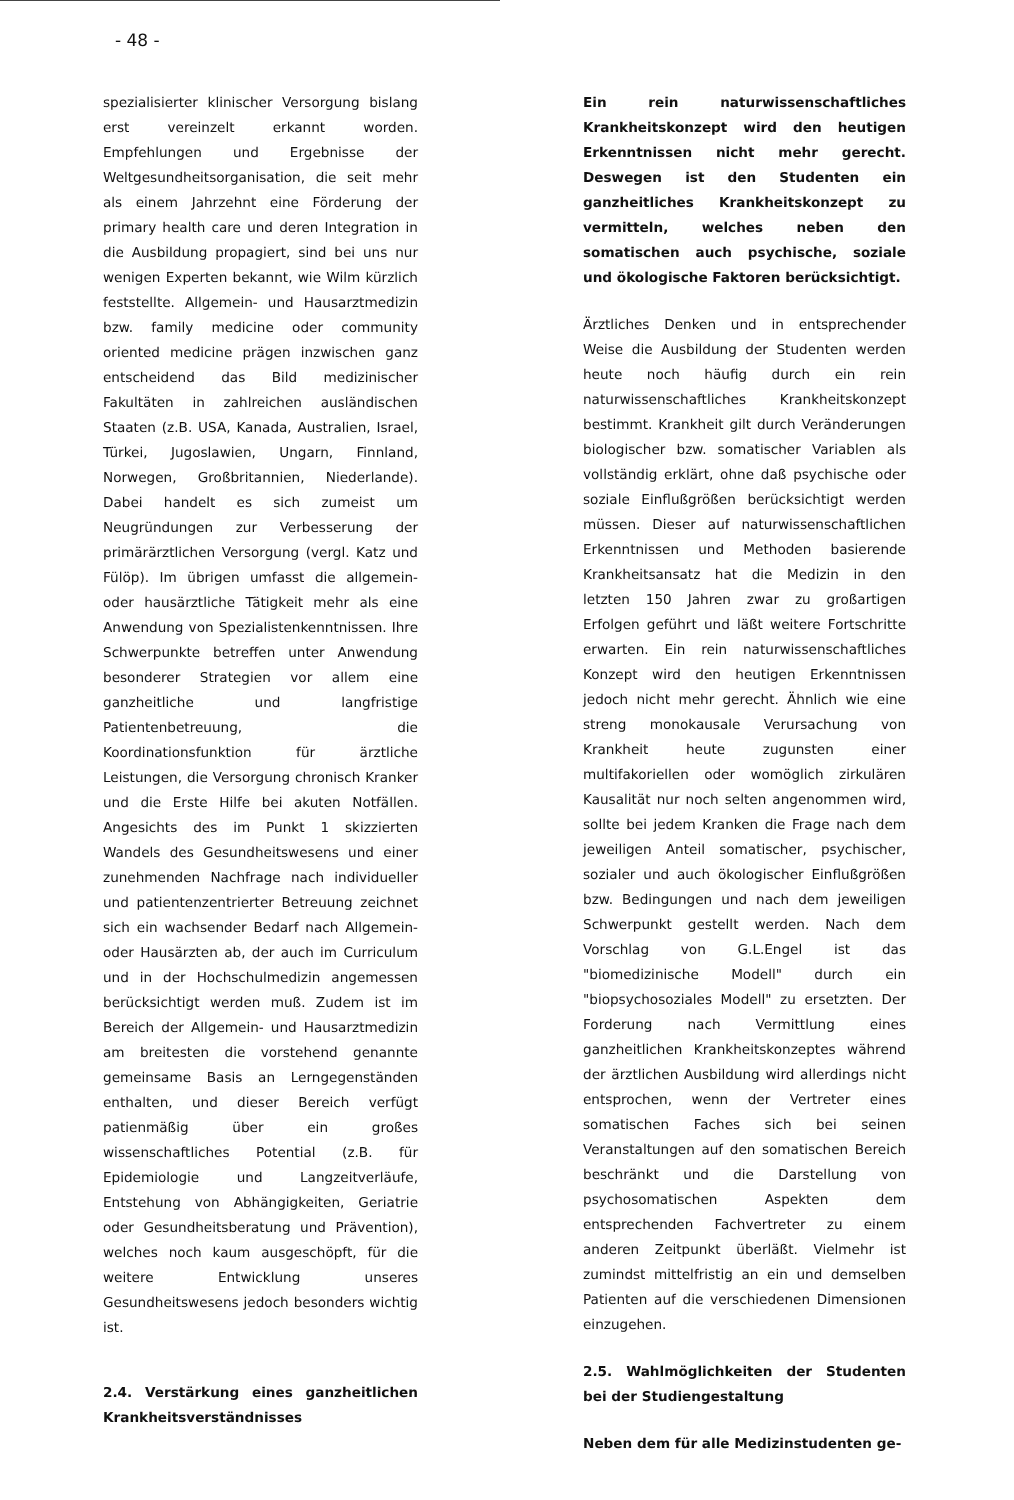- 48 -
spezialisierter klinischer Versorgung bislang erst vereinzelt erkannt worden. Empfehlungen und Ergebnisse der Weltgesundheitsorganisation, die seit mehr als einem Jahrzehnt eine Förderung der primary health care und deren Integration in die Ausbildung propagiert, sind bei uns nur wenigen Experten bekannt, wie Wilm kürzlich feststellte. Allgemein- und Hausarztmedizin bzw. family medicine oder community oriented medicine prägen inzwischen ganz entscheidend das Bild medizinischer Fakultäten in zahlreichen ausländischen Staaten (z.B. USA, Kanada, Australien, Israel, Türkei, Jugoslawien, Ungarn, Finnland, Norwegen, Großbritannien, Niederlande). Dabei handelt es sich zumeist um Neugründungen zur Verbesserung der primärärztlichen Versorgung (vergl. Katz und Fülöp). Im übrigen umfasst die allgemein- oder hausärztliche Tätigkeit mehr als eine Anwendung von Spezialistenkenntnissen. Ihre Schwerpunkte betreffen unter Anwendung besonderer Strategien vor allem eine ganzheitliche und langfristige Patientenbetreuung, die Koordinationsfunktion für ärztliche Leistungen, die Versorgung chronisch Kranker und die Erste Hilfe bei akuten Notfällen. Angesichts des im Punkt 1 skizzierten Wandels des Gesundheitswesens und einer zunehmenden Nachfrage nach individueller und patientenzentrierter Betreuung zeichnet sich ein wachsender Bedarf nach Allgemein- oder Hausärzten ab, der auch im Curriculum und in der Hochschulmedizin angemessen berücksichtigt werden muß. Zudem ist im Bereich der Allgemein- und Hausarztmedizin am breitesten die vorstehend genannte gemeinsame Basis an Lerngegenständen enthalten, und dieser Bereich verfügt patienmäßig über ein großes wissenschaftliches Potential (z.B. für Epidemiologie und Langzeitverläufe, Entstehung von Abhängigkeiten, Geriatrie oder Gesundheitsberatung und Prävention), welches noch kaum ausgeschöpft, für die weitere Entwicklung unseres Gesundheitswesens jedoch besonders wichtig ist.
2.4. Verstärkung eines ganzheitlichen Krankheitsverständnisses
Ein rein naturwissenschaftliches Krankheitskonzept wird den heutigen Erkenntnissen nicht mehr gerecht. Deswegen ist den Studenten ein ganzheitliches Krankheitskonzept zu vermitteln, welches neben den somatischen auch psychische, soziale und ökologische Faktoren berücksichtigt.
Ärztliches Denken und in entsprechender Weise die Ausbildung der Studenten werden heute noch häufig durch ein rein naturwissenschaftliches Krankheitskonzept bestimmt. Krankheit gilt durch Veränderungen biologischer bzw. somatischer Variablen als vollständig erklärt, ohne daß psychische oder soziale Einflußgrößen berücksichtigt werden müssen. Dieser auf naturwissenschaftlichen Erkenntnissen und Methoden basierende Krankheitsansatz hat die Medizin in den letzten 150 Jahren zwar zu großartigen Erfolgen geführt und läßt weitere Fortschritte erwarten. Ein rein naturwissenschaftliches Konzept wird den heutigen Erkenntnissen jedoch nicht mehr gerecht. Ähnlich wie eine streng monokausale Verursachung von Krankheit heute zugunsten einer multifakoriellen oder womöglich zirkulären Kausalität nur noch selten angenommen wird, sollte bei jedem Kranken die Frage nach dem jeweiligen Anteil somatischer, psychischer, sozialer und auch ökologischer Einflußgrößen bzw. Bedingungen und nach dem jeweiligen Schwerpunkt gestellt werden. Nach dem Vorschlag von G.L.Engel ist das "biomedizinische Modell" durch ein "biopsychosoziales Modell" zu ersetzten. Der Forderung nach Vermittlung eines ganzheitlichen Krankheitskonzeptes während der ärztlichen Ausbildung wird allerdings nicht entsprochen, wenn der Vertreter eines somatischen Faches sich bei seinen Veranstaltungen auf den somatischen Bereich beschränkt und die Darstellung von psychosomatischen Aspekten dem entsprechenden Fachvertreter zu einem anderen Zeitpunkt überläßt. Vielmehr ist zumindst mittelfristig an ein und demselben Patienten auf die verschiedenen Dimensionen einzugehen.
2.5. Wahlmöglichkeiten der Studenten bei der Studiengestaltung
Neben dem für alle Medizinstudenten ge-